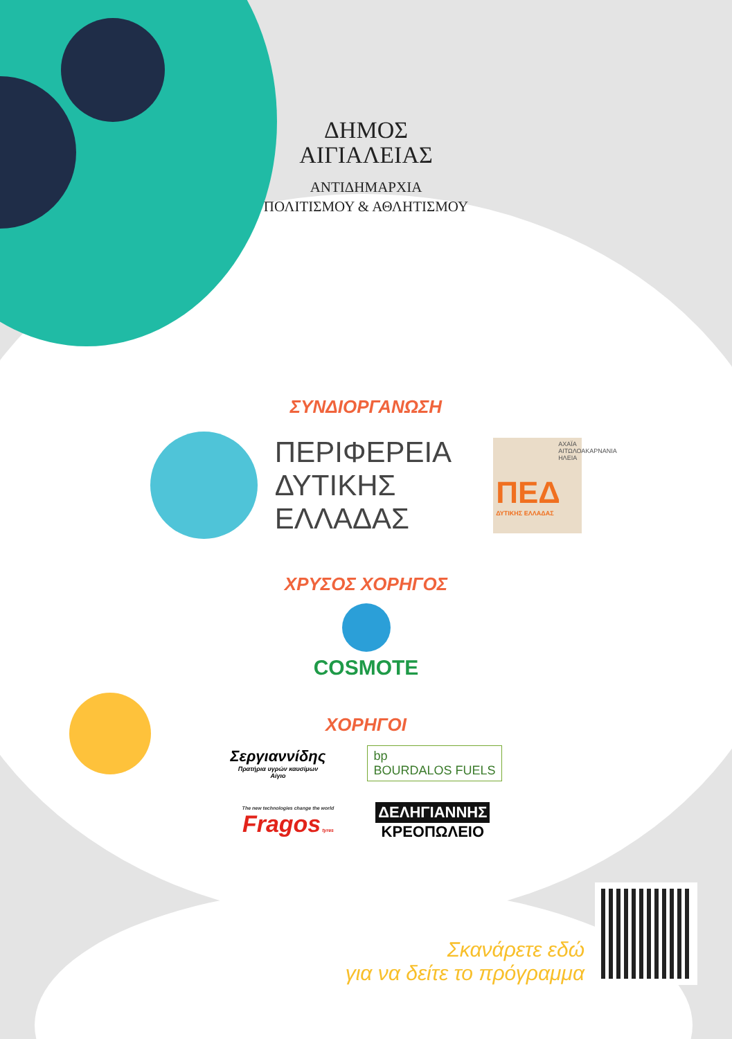ΔΗΜΟΣ
ΑΙΓΙΑΛΕΙΑΣ
ΑΝΤΙΔΗΜΑΡΧΙΑ
ΠΟΛΙΤΙΣΜΟΥ & ΑΘΛΗΤΙΣΜΟΥ
ΣΥΝΔΙΟΡΓΑΝΩΣΗ
ΠΕΡΙΦΕΡΕΙΑ
ΔΥΤΙΚΗΣ
ΕΛΛΑΔΑΣ
ΑΧΑΪΑ ΑΙΤΩΛΟΑΚΑΡΝΑΝΙΑ ΗΛΕΙΑ
ΠΕΔ
ΔΥΤΙΚΗΣ ΕΛΛΑΔΑΣ
ΧΡΥΣΟΣ ΧΟΡΗΓΟΣ
COSMOTE
ΧΟΡΗΓΟΙ
Σεργιαννίδης
Πρατήρια υγρών καυσίμων
Αίγιο
bp
BOURDALOS FUELS
The new technologies change the world
Fragos tyres
ΔΕΛΗΓΙΑΝΝΗΣ
ΚΡΕΟΠΩΛΕΙΟ
Σκανάρετε εδώ
για να δείτε το πρόγραμμα